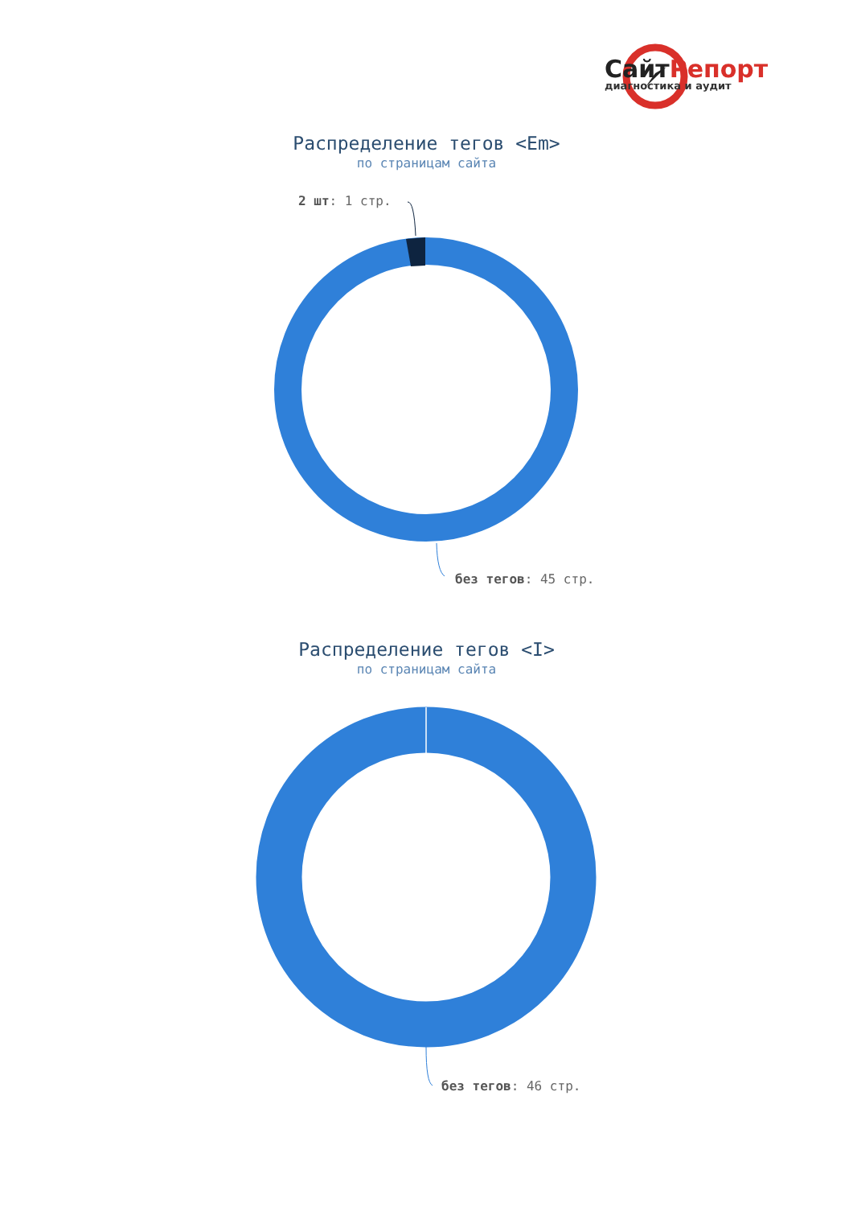СайтРепорт
диагностика и аудит
Распределение тегов <Em>
по страницам сайта
2 шт: 1 стр.
без тегов: 45 стр.
Распределение тегов <I>
по страницам сайта
без тегов: 46 стр.